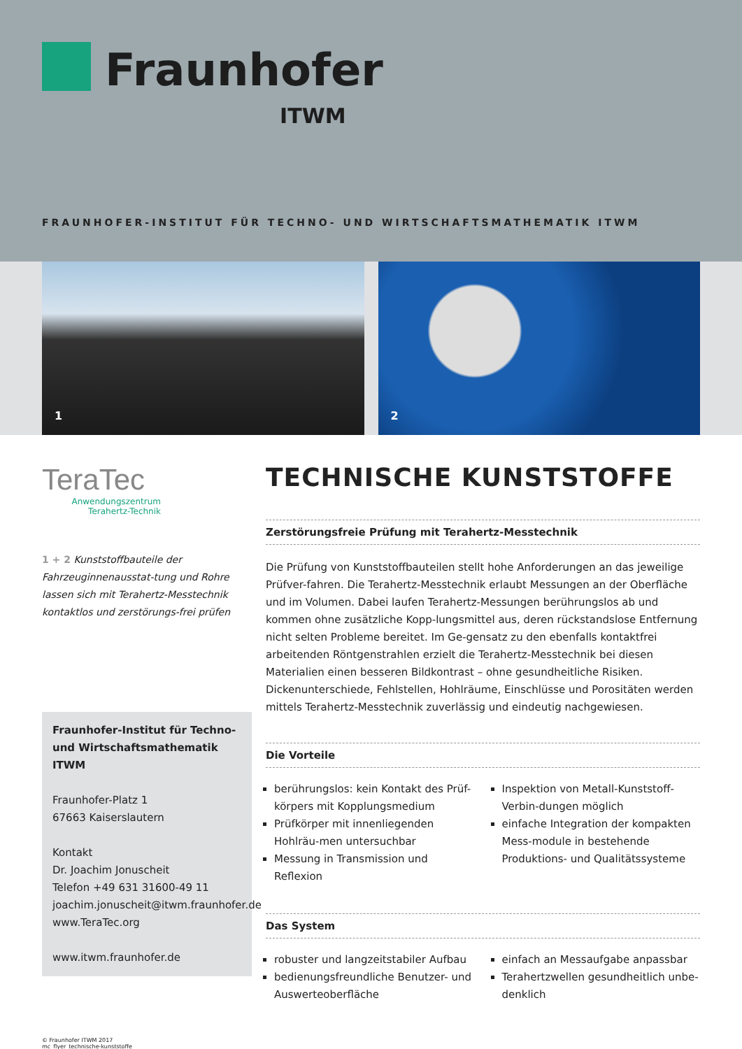Fraunhofer
ITWM
FRAUNHOFER-INSTITUT FÜR TECHNO- UND WIRTSCHAFTSMATHEMATIK ITWM
1
2
TeraTec
Anwendungszentrum
Terahertz-Technik
1 + 2 Kunststoffbauteile der Fahrzeuginnenausstat-tung und Rohre lassen sich mit Terahertz-Messtechnik kontaktlos und zerstörungs-frei prüfen
Fraunhofer-Institut für Techno- und Wirtschaftsmathematik ITWM
Fraunhofer-Platz 1
67663 Kaiserslautern
Kontakt
Dr. Joachim Jonuscheit
Telefon +49 631 31600-49 11
joachim.jonuscheit@itwm.fraunhofer.de
www.TeraTec.org
www.itwm.fraunhofer.de
TECHNISCHE KUNSTSTOFFE
Zerstörungsfreie Prüfung mit Terahertz-Messtechnik
Die Prüfung von Kunststoffbauteilen stellt hohe Anforderungen an das jeweilige Prüfver-fahren. Die Terahertz-Messtechnik erlaubt Messungen an der Oberfläche und im Volumen. Dabei laufen Terahertz-Messungen berührungslos ab und kommen ohne zusätzliche Kopp-lungsmittel aus, deren rückstandslose Entfernung nicht selten Probleme bereitet. Im Ge-gensatz zu den ebenfalls kontaktfrei arbeitenden Röntgenstrahlen erzielt die Terahertz-Messtechnik bei diesen Materialien einen besseren Bildkontrast – ohne gesundheitliche Risiken. Dickenunterschiede, Fehlstellen, Hohlräume, Einschlüsse und Porositäten werden mittels Terahertz-Messtechnik zuverlässig und eindeutig nachgewiesen.
Die Vorteile
berührungslos: kein Kontakt des Prüf-körpers mit Kopplungsmedium
Prüfkörper mit innenliegenden Hohlräu-men untersuchbar
Messung in Transmission und Reflexion
Inspektion von Metall-Kunststoff-Verbin-dungen möglich
einfache Integration der kompakten Mess-module in bestehende Produktions- und Qualitätssysteme
Das System
robuster und langzeitstabiler Aufbau
bedienungsfreundliche Benutzer- und Auswerteoberfläche
einfach an Messaufgabe anpassbar
Terahertzwellen gesundheitlich unbe-denklich
© Fraunhofer ITWM 2017
mc_flyer_technische-kunststoffe